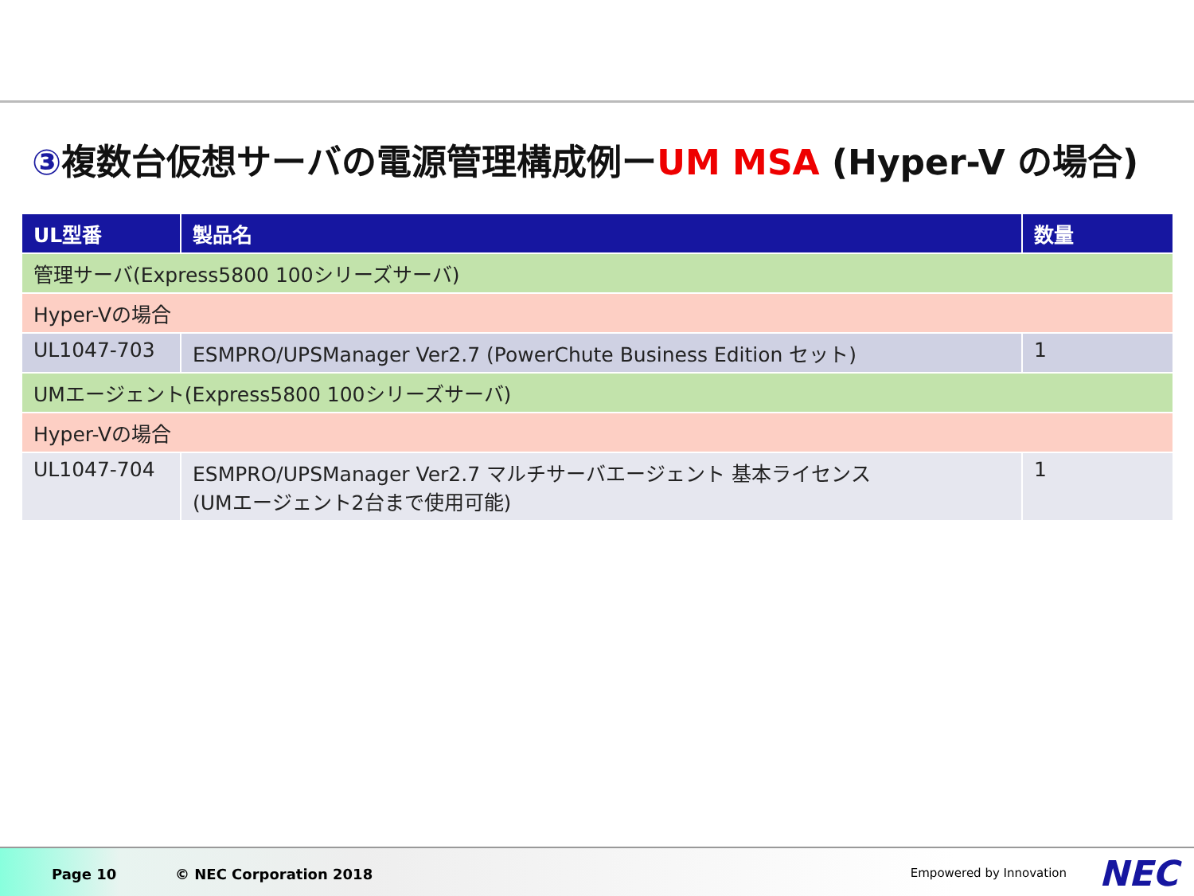③複数台仮想サーバの電源管理構成例ーUM MSA (Hyper-V の場合)
| UL型番 | 製品名 | 数量 |
| --- | --- | --- |
| 管理サーバ(Express5800 100シリーズサーバ) | | |
| Hyper-Vの場合 | | |
| UL1047-703 | ESMPRO/UPSManager Ver2.7 (PowerChute Business Edition セット) | 1 |
| UMエージェント(Express5800 100シリーズサーバ) | | |
| Hyper-Vの場合 | | |
| UL1047-704 | ESMPRO/UPSManager Ver2.7 マルチサーバエージェント 基本ライセンス (UMエージェント2台まで使用可能) | 1 |
Page 10 © NEC Corporation 2018 Empowered by Innovation NEC